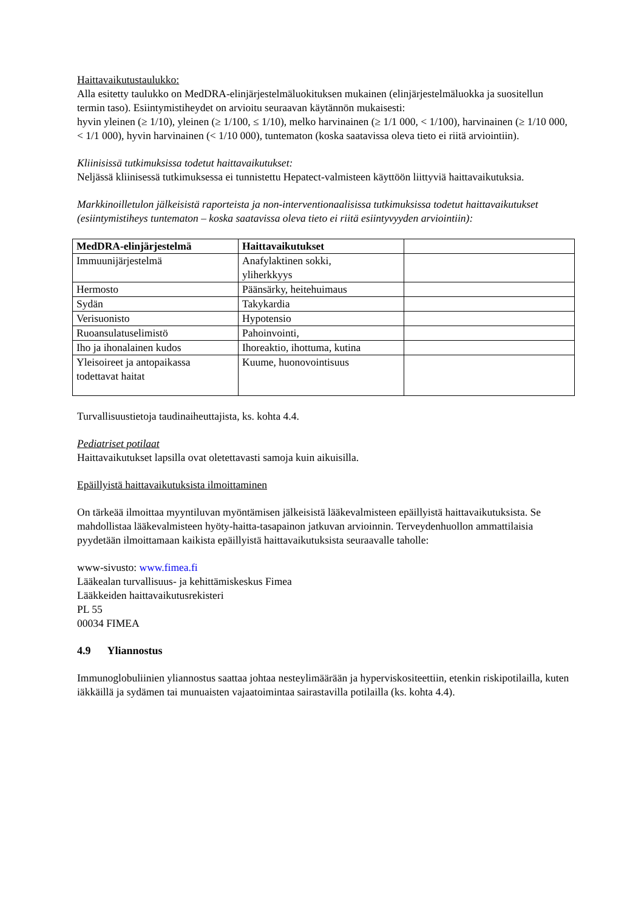Haittavaikutustaulukko:
Alla esitetty taulukko on MedDRA-elinjärjestelmäluokituksen mukainen (elinjärjestelmäluokka ja suositellun termin taso). Esiintymistiheydet on arvioitu seuraavan käytännön mukaisesti:
hyvin yleinen (≥ 1/10), yleinen (≥ 1/100, ≤ 1/10), melko harvinainen (≥ 1/1 000, < 1/100), harvinainen (≥ 1/10 000, < 1/1 000), hyvin harvinainen (< 1/10 000), tuntematon (koska saatavissa oleva tieto ei riitä arviointiin).
Kliinisissä tutkimuksissa todetut haittavaikutukset:
Neljässä kliinisessä tutkimuksessa ei tunnistettu Hepatect-valmisteen käyttöön liittyviä haittavaikutuksia.
Markkinoilletulon jälkeisistä raporteista ja non-interventionaalisissa tutkimuksissa todetut haittavaikutukset (esiintymistiheys tuntematon – koska saatavissa oleva tieto ei riitä esiintyvyyden arviointiin):
| MedDRA-elinjärjestelmä | Haittavaikutukset | |
| --- | --- | --- |
| Immuunijärjestelmä | Anafylaktinen sokki, yliherkkyys | |
| Hermosto | Päänsärky, heitehuimaus | |
| Sydän | Takykardia | |
| Verisuonisto | Hypotensio | |
| Ruoansulatuselimistö | Pahoinvointi, | |
| Iho ja ihonalainen kudos | Ihoreaktio, ihottuma, kutina | |
| Yleisoireet ja antopaikassa todettavat haitat | Kuume, huonovointisuus | |
Turvallisuustietoja taudinaiheuttajista, ks. kohta 4.4.
Pediatriset potilaat
Haittavaikutukset lapsilla ovat oletettavasti samoja kuin aikuisilla.
Epäillyistä haittavaikutuksista ilmoittaminen
On tärkeää ilmoittaa myyntiluvan myöntämisen jälkeisistä lääkevalmisteen epäillyistä haittavaikutuksista. Se mahdollistaa lääkevalmisteen hyöty-haitta-tasapainon jatkuvan arvioinnin. Terveydenhuollon ammattilaisia pyydetään ilmoittamaan kaikista epäillyistä haittavaikutuksista seuraavalle taholle:
www-sivusto: www.fimea.fi
Lääkealan turvallisuus- ja kehittämiskeskus Fimea
Lääkkeiden haittavaikutusrekisteri
PL 55
00034 FIMEA
4.9 Yliannostus
Immunoglobuliinien yliannostus saattaa johtaa nesteylimäärään ja hyperviskositeettiin, etenkin riskipotilailla, kuten iäkkäillä ja sydämen tai munuaisten vajaatoimintaa sairastavilla potilailla (ks. kohta 4.4).